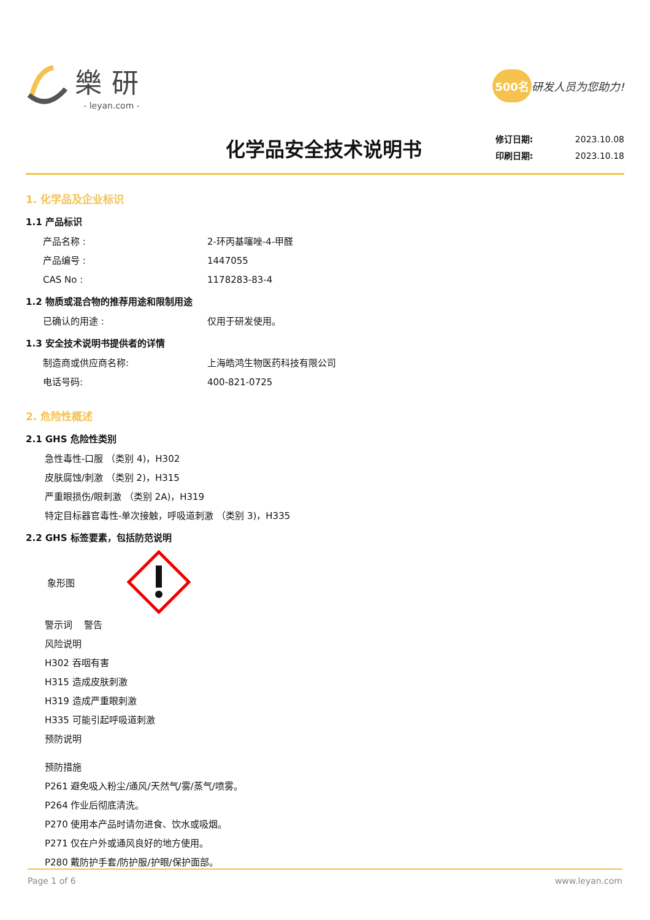樂研
- leyan.com -
500名 研发人员为您助力!
化学品安全技术说明书
修订日期: 2023.10.08
印刷日期: 2023.10.18
1. 化学品及企业标识
1.1 产品标识
产品名称 : 2-环丙基噻唑-4-甲醛
产品编号 : 1447055
CAS No : 1178283-83-4
1.2 物质或混合物的推荐用途和限制用途
已确认的用途 : 仅用于研发使用。
1.3 安全技术说明书提供者的详情
制造商或供应商名称: 上海皓鸿生物医药科技有限公司
电话号码: 400-821-0725
2. 危险性概述
2.1 GHS 危险性类别
急性毒性-口服 （类别 4)，H302
皮肤腐蚀/刺激 （类别 2)，H315
严重眼损伤/眼刺激 （类别 2A)，H319
特定目标器官毒性-单次接触，呼吸道刺激 （类别 3)，H335
2.2 GHS 标签要素，包括防范说明
象形图
警示词 警告
风险说明
H302 吞咽有害
H315 造成皮肤刺激
H319 造成严重眼刺激
H335 可能引起呼吸道刺激
预防说明
预防措施
P261 避免吸入粉尘/通风/天然气/雾/蒸气/喷雾。
P264 作业后彻底清洗。
P270 使用本产品时请勿进食、饮水或吸烟。
P271 仅在户外或通风良好的地方使用。
P280 戴防护手套/防护服/护眼/保护面部。
Page 1 of 6 www.leyan.com